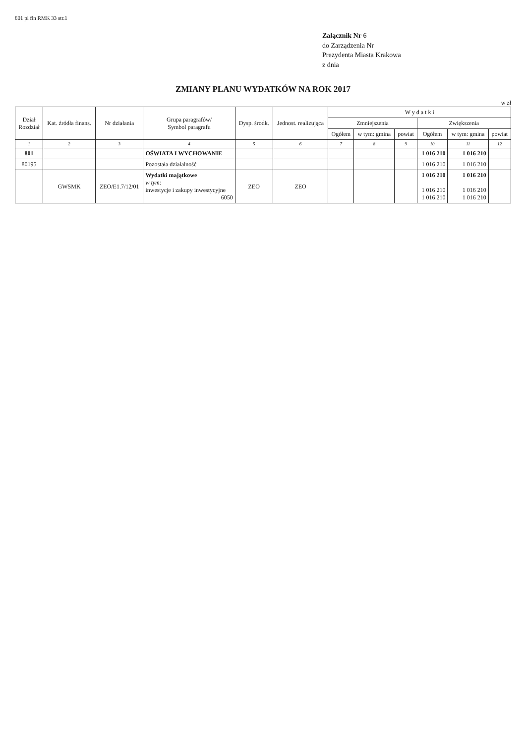801 pl fin RMK 33 str.1
Załącznik Nr 6
do Zarządzenia Nr
Prezydenta Miasta Krakowa
z dnia
ZMIANY PLANU WYDATKÓW NA ROK 2017
w zł
| Dział Rozdział | Kat. źródła finans. | Nr działania | Grupa paragrafów/ Symbol paragrafu | Dysp. środk. | Jednost. realizująca | W y d a t k i | | | | | |
| --- | --- | --- | --- | --- | --- | --- | --- | --- | --- | --- | --- |
| | | | | | | Zmniejszenia | | | Zwiększenia | | |
| | | | | | | Ogółem | w tym: gmina | powiat | Ogółem | w tym: gmina | powiat |
| 1 | 2 | 3 | 4 | 5 | 6 | 7 | 8 | 9 | 10 | 11 | 12 |
| 801 | | | OŚWIATA I WYCHOWANIE | | | | | | 1 016 210 | 1 016 210 | |
| 80195 | | | Pozostała działalność | | | | | | 1 016 210 | 1 016 210 | |
| | GWSMK | ZEO/E1.7/12/01 | Wydatki majątkowe w tym: inwestycje i zakupy inwestycyjne 6050 | ZEO | ZEO | | | | 1 016 210 1 016 210 1 016 210 | 1 016 210 1 016 210 1 016 210 | |